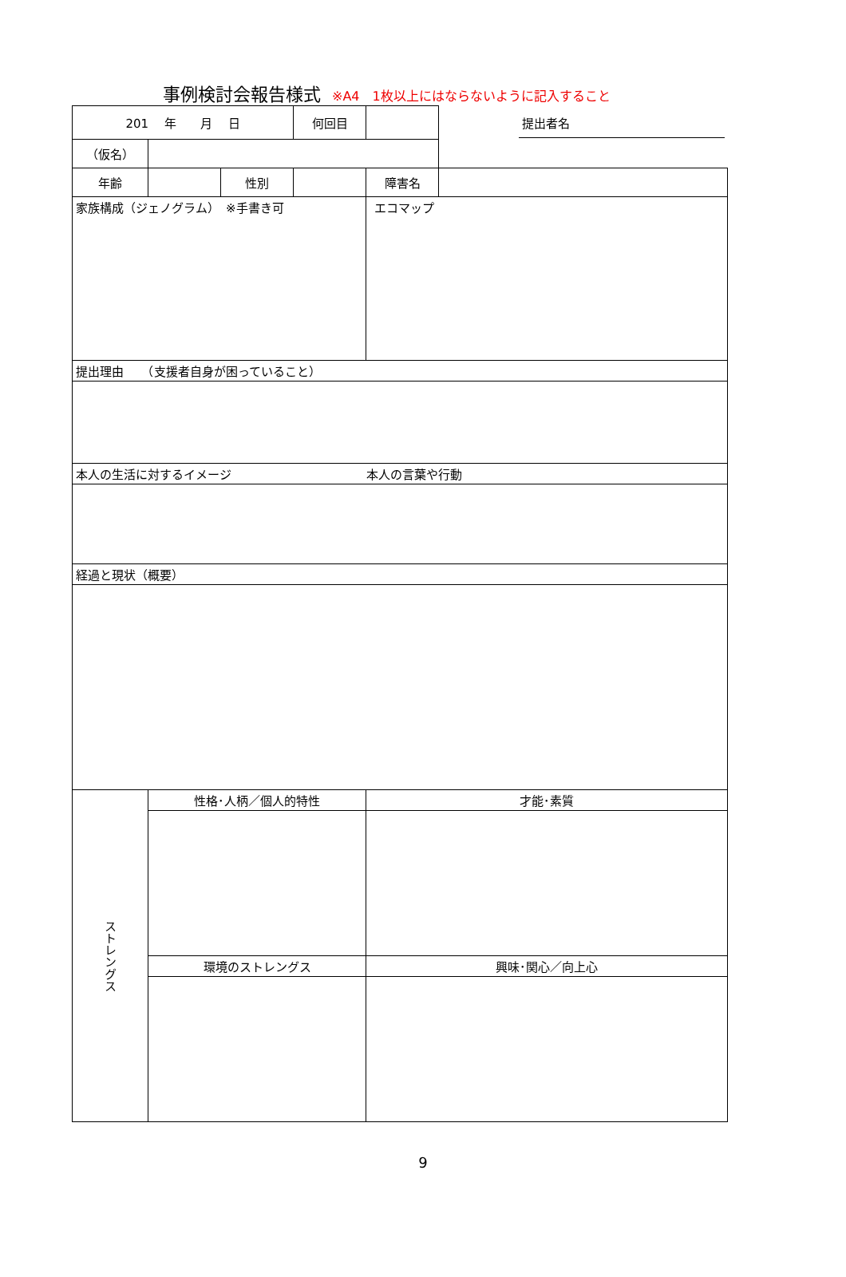事例検討会報告様式 ※A4　1枚以上にはならないように記入すること
| 201 年 月 日 | | | 何回目 | | 提出者名 |
| （仮名） | | | | | |
| 年齢 | | 性別 | | 障害名 | |
| 家族構成（ジェノグラム） ※手書き可 | | | | エコマップ | |
| 提出理由 （支援者自身が困っていること） | | | | | |
| 本人の生活に対するイメージ 本人の言葉や行動 | | | | | |
| 経過と現状（概要） | | | | | |
| ストレングス | 性格･人柄／個人的特性 | | | 才能･素質 | |
| | 環境のストレングス | | | 興味･関心／向上心 | |
9